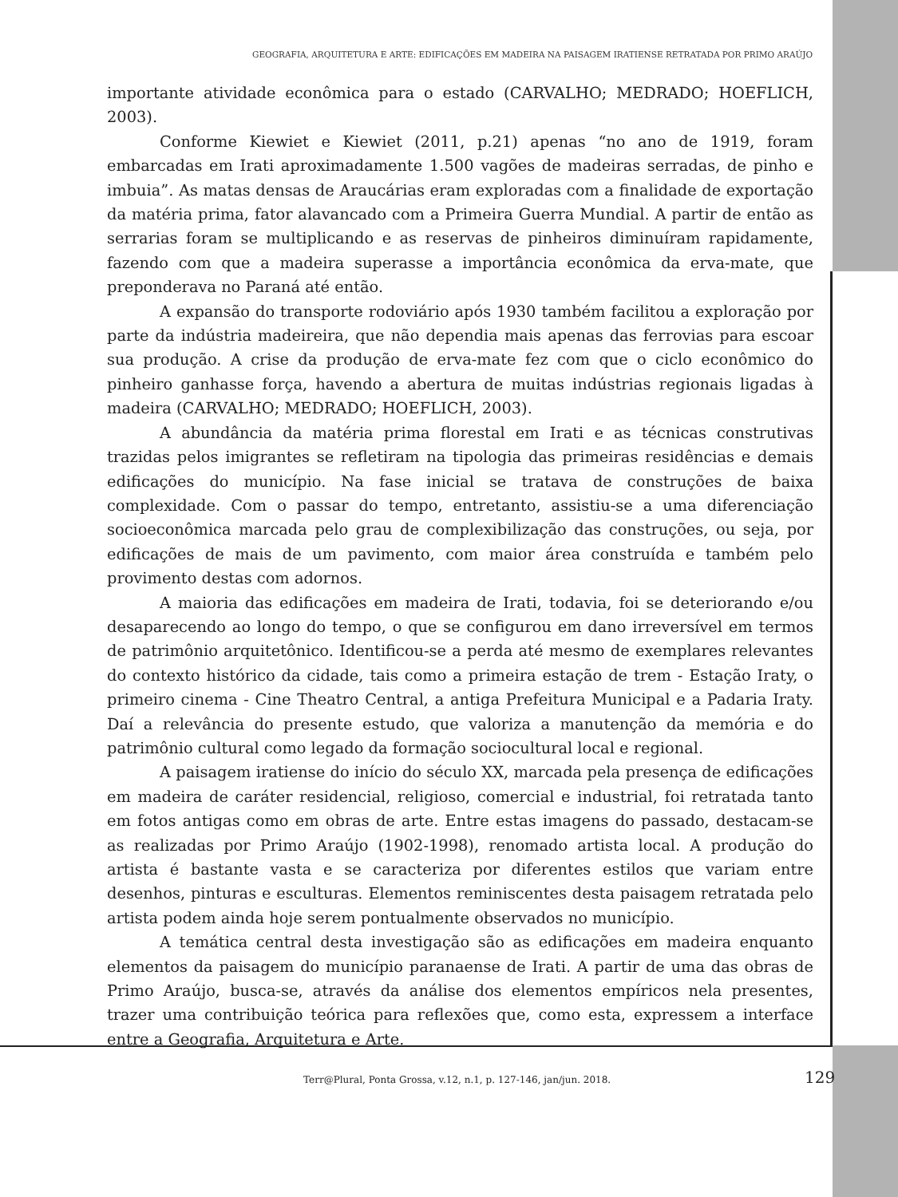GEOGRAFIA, ARQUITETURA E ARTE: EDIFICAÇÕES EM MADEIRA NA PAISAGEM IRATIENSE RETRATADA POR PRIMO ARAÚJO
importante atividade econômica para o estado (CARVALHO; MEDRADO; HOEFLICH, 2003).
Conforme Kiewiet e Kiewiet (2011, p.21) apenas “no ano de 1919, foram embarcadas em Irati aproximadamente 1.500 vagões de madeiras serradas, de pinho e imbuia”. As matas densas de Araucárias eram exploradas com a finalidade de exportação da matéria prima, fator alavancado com a Primeira Guerra Mundial. A partir de então as serrarias foram se multiplicando e as reservas de pinheiros diminuíram rapidamente, fazendo com que a madeira superasse a importância econômica da erva-mate, que preponderava no Paraná até então.
A expansão do transporte rodoviário após 1930 também facilitou a exploração por parte da indústria madeireira, que não dependia mais apenas das ferrovias para escoar sua produção. A crise da produção de erva-mate fez com que o ciclo econômico do pinheiro ganhasse força, havendo a abertura de muitas indústrias regionais ligadas à madeira (CARVALHO; MEDRADO; HOEFLICH, 2003).
A abundância da matéria prima florestal em Irati e as técnicas construtivas trazidas pelos imigrantes se refletiram na tipologia das primeiras residências e demais edificações do município. Na fase inicial se tratava de construções de baixa complexidade. Com o passar do tempo, entretanto, assistiu-se a uma diferenciação socioeconômica marcada pelo grau de complexibilização das construções, ou seja, por edificações de mais de um pavimento, com maior área construída e também pelo provimento destas com adornos.
A maioria das edificações em madeira de Irati, todavia, foi se deteriorando e/ou desaparecendo ao longo do tempo, o que se configurou em dano irreversível em termos de patrimônio arquitetônico. Identificou-se a perda até mesmo de exemplares relevantes do contexto histórico da cidade, tais como a primeira estação de trem - Estação Iraty, o primeiro cinema - Cine Theatro Central, a antiga Prefeitura Municipal e a Padaria Iraty. Daí a relevância do presente estudo, que valoriza a manutenção da memória e do patrimônio cultural como legado da formação sociocultural local e regional.
A paisagem iratiense do início do século XX, marcada pela presença de edificações em madeira de caráter residencial, religioso, comercial e industrial, foi retratada tanto em fotos antigas como em obras de arte. Entre estas imagens do passado, destacam-se as realizadas por Primo Araújo (1902-1998), renomado artista local. A produção do artista é bastante vasta e se caracteriza por diferentes estilos que variam entre desenhos, pinturas e esculturas. Elementos reminiscentes desta paisagem retratada pelo artista podem ainda hoje serem pontualmente observados no município.
A temática central desta investigação são as edificações em madeira enquanto elementos da paisagem do município paranaense de Irati. A partir de uma das obras de Primo Araújo, busca-se, através da análise dos elementos empíricos nela presentes, trazer uma contribuição teórica para reflexões que, como esta, expressem a interface entre a Geografia, Arquitetura e Arte.
Terr@Plural, Ponta Grossa, v.12, n.1, p. 127-146, jan/jun. 2018. 129